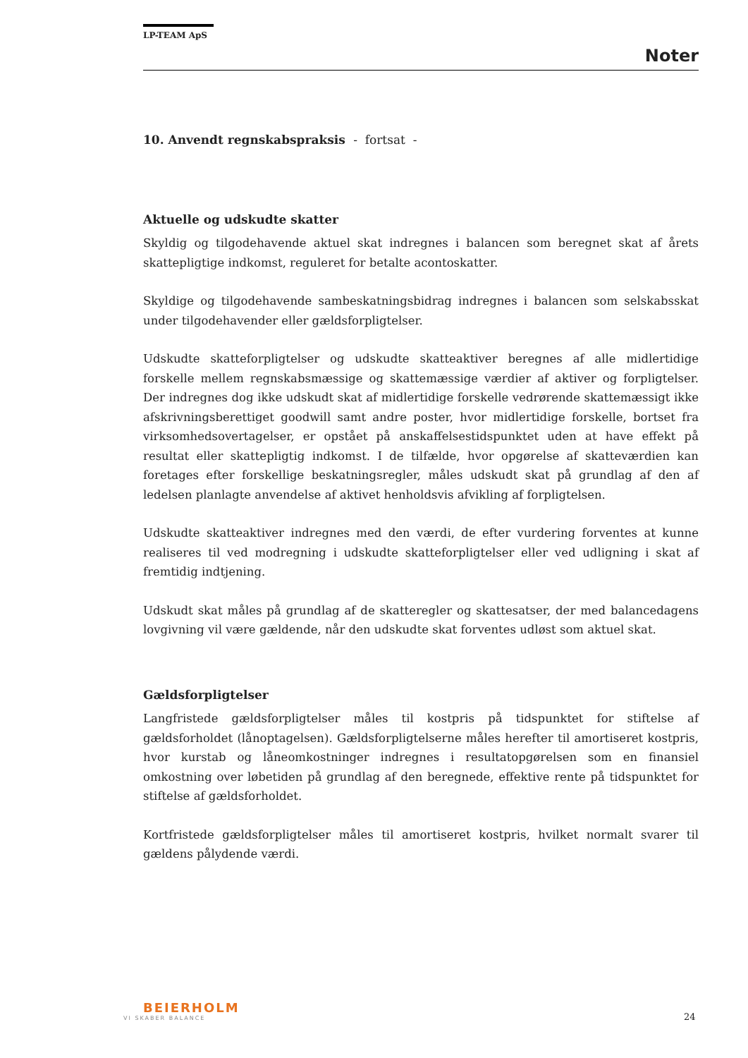LP-TEAM ApS
Noter
10. Anvendt regnskabspraksis - fortsat -
Aktuelle og udskudte skatter
Skyldig og tilgodehavende aktuel skat indregnes i balancen som beregnet skat af årets skattepligtige indkomst, reguleret for betalte acontoskatter.
Skyldige og tilgodehavende sambeskatningsbidrag indregnes i balancen som selskabsskat under tilgodehavender eller gældsforpligtelser.
Udskudte skatteforpligtelser og udskudte skatteaktiver beregnes af alle midlertidige forskelle mellem regnskabsmæssige og skattemæssige værdier af aktiver og forpligtelser. Der indregnes dog ikke udskudt skat af midlertidige forskelle vedrørende skattemæssigt ikke afskrivningsberettiget goodwill samt andre poster, hvor midlertidige forskelle, bortset fra virksomhedsovertagelser, er opstået på anskaffelsestidspunktet uden at have effekt på resultat eller skattepligtig indkomst. I de tilfælde, hvor opgørelse af skatteværdien kan foretages efter forskellige beskatningsregler, måles udskudt skat på grundlag af den af ledelsen planlagte anvendelse af aktivet henholdsvis afvikling af forpligtelsen.
Udskudte skatteaktiver indregnes med den værdi, de efter vurdering forventes at kunne realiseres til ved modregning i udskudte skatteforpligtelser eller ved udligning i skat af fremtidig indtjening.
Udskudt skat måles på grundlag af de skatteregler og skattesatser, der med balancedagens lovgivning vil være gældende, når den udskudte skat forventes udløst som aktuel skat.
Gældsforpligtelser
Langfristede gældsforpligtelser måles til kostpris på tidspunktet for stiftelse af gældsforholdet (lånoptagelsen). Gældsforpligtelserne måles herefter til amortiseret kostpris, hvor kurstab og låneomkostninger indregnes i resultatopgørelsen som en finansiel omkostning over løbetiden på grundlag af den beregnede, effektive rente på tidspunktet for stiftelse af gældsforholdet.
Kortfristede gældsforpligtelser måles til amortiseret kostpris, hvilket normalt svarer til gældens pålydende værdi.
BEIERHOLM
VI SKABER BALANCE
24